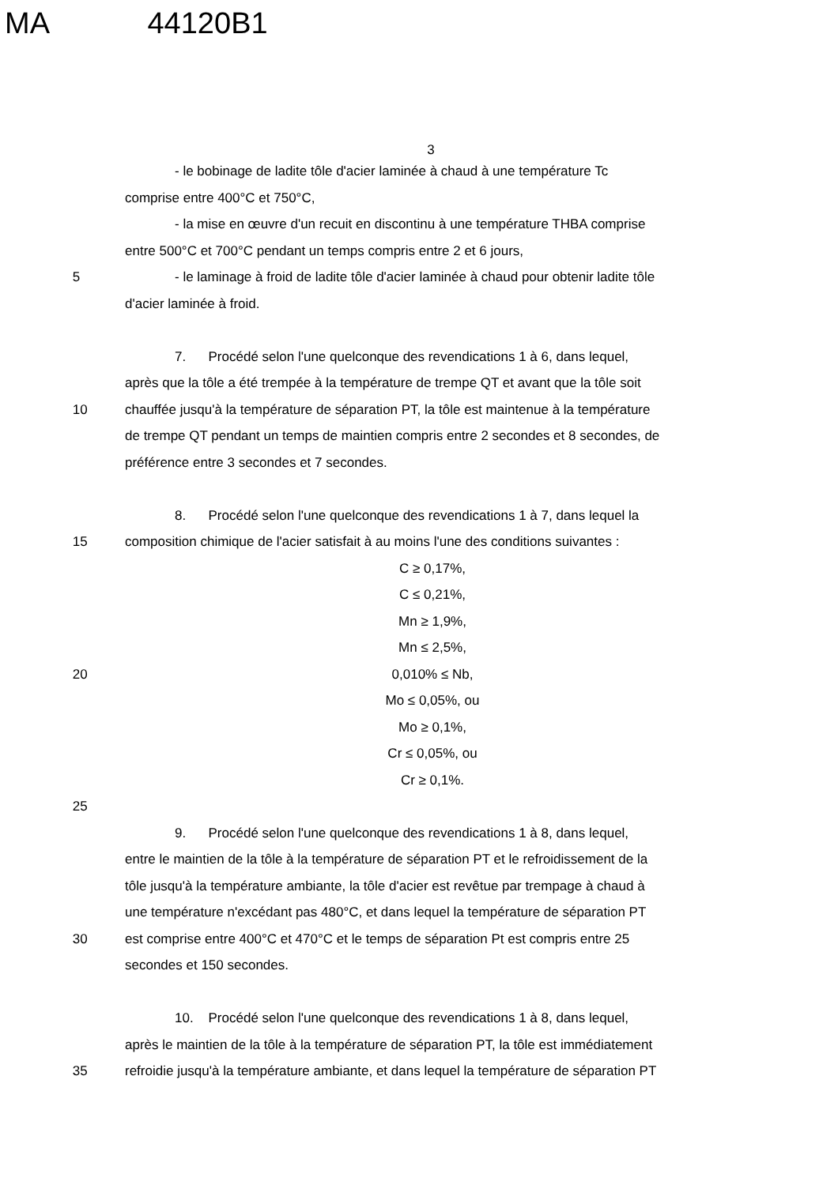MA 44120B1
3
- le bobinage de ladite tôle d'acier laminée à chaud à une température Tc
comprise entre 400°C et 750°C,
- la mise en œuvre d'un recuit en discontinu à une température THBA comprise
entre 500°C et 700°C pendant un temps compris entre 2 et 6 jours,
5 - le laminage à froid de ladite tôle d'acier laminée à chaud pour obtenir ladite tôle
d'acier laminée à froid.
7. Procédé selon l'une quelconque des revendications 1 à 6, dans lequel,
après que la tôle a été trempée à la température de trempe QT et avant que la tôle soit
10 chauffée jusqu'à la température de séparation PT, la tôle est maintenue à la température
de trempe QT pendant un temps de maintien compris entre 2 secondes et 8 secondes, de
préférence entre 3 secondes et 7 secondes.
8. Procédé selon l'une quelconque des revendications 1 à 7, dans lequel la
15 composition chimique de l'acier satisfait à au moins l'une des conditions suivantes :
C ≥ 0,17%,
C ≤ 0,21%,
Mn ≥ 1,9%,
Mn ≤ 2,5%,
20 0,010% ≤ Nb,
Mo ≤ 0,05%, ou
Mo ≥ 0,1%,
Cr ≤ 0,05%, ou
Cr ≥ 0,1%.
25
9. Procédé selon l'une quelconque des revendications 1 à 8, dans lequel,
entre le maintien de la tôle à la température de séparation PT et le refroidissement de la
tôle jusqu'à la température ambiante, la tôle d'acier est revêtue par trempage à chaud à
une température n'excédant pas 480°C, et dans lequel la température de séparation PT
30 est comprise entre 400°C et 470°C et le temps de séparation Pt est compris entre 25
secondes et 150 secondes.
10. Procédé selon l'une quelconque des revendications 1 à 8, dans lequel,
après le maintien de la tôle à la température de séparation PT, la tôle est immédiatement
35 refroidie jusqu'à la température ambiante, et dans lequel la température de séparation PT